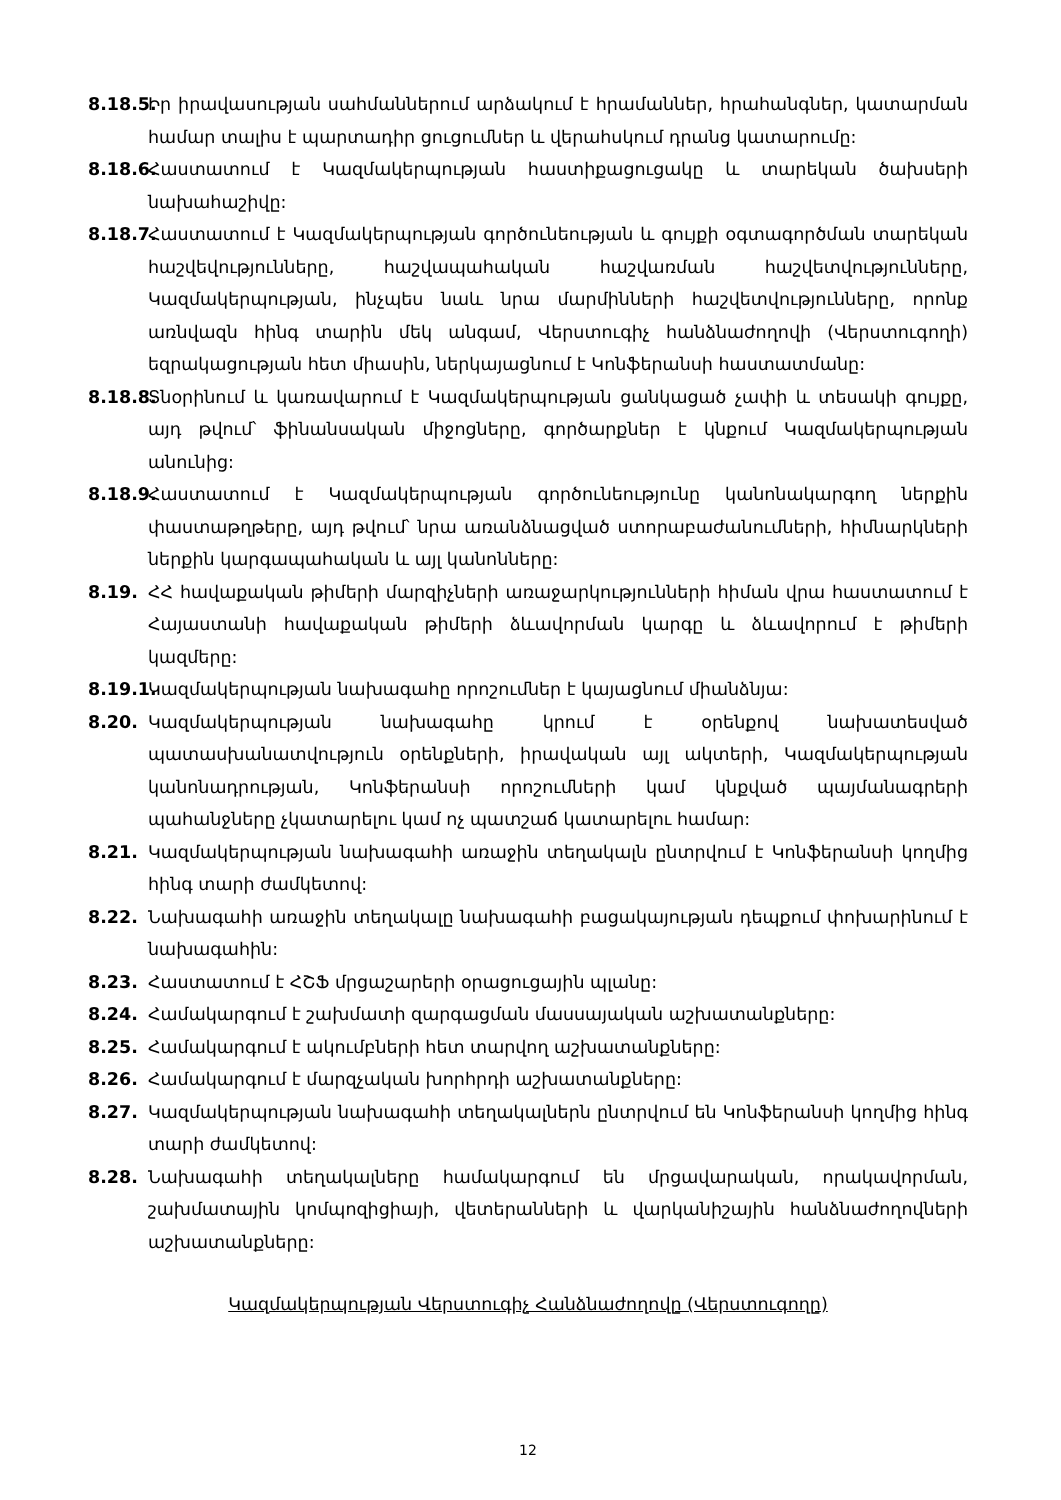8.18.5.
Իր իրավասության սահմաններում արձակում է հրամաններ, հրահանգներ, կատարման համար տալիս է պարտադիր ցուցումներ և վերահսկում դրանց կատարումը:
8.18.6.
Հաստատում է Կազմակերպության հաստիքացուցակը և տարեկան ծախսերի նախահաշիվը:
8.18.7.
Հաստատում է Կազմակերպության գործունեության և գույքի օգտագործման տարեկան հաշվեվությունները, հաշվապահական հաշվառման հաշվետվությունները, Կազմակերպության, ինչպես նաև նրա մարմինների հաշվետվությունները, որոնք առնվազն հինգ տարին մեկ անգամ, Վերստուգիչ հանձնաժողովի (Վերստուգողի) եզրակացության հետ միասին, ներկայացնում է Կոնֆերանսի հաստատմանը:
8.18.8.
Տնօրինում և կառավարում է Կազմակերպության ցանկացած չափի և տեսակի գույքը, այդ թվում՝ ֆինանսական միջոցները, գործարքներ է կնքում Կազմակերպության անունից:
8.18.9.
Հաստատում է Կազմակերպության գործունեությունը կանոնակարգող ներքին փաստաթղթերը, այդ թվում՝ նրա առանձնացված ստորաբաժանումների, հիմնարկների ներքին կարգապահական և այլ կանոնները:
8.19. ՀՀ հավաքական թիմերի մարզիչների առաջարկությունների հիման վրա հաստատում է Հայաստանի հավաքական թիմերի ձևավորման կարգը և ձևավորում է թիմերի կազմերը:
8.19.1.
Կազմակերպության նախագահը որոշումներ է կայացնում միանձնյա:
8.20. Կազմակերպության նախագահը կրում է օրենքով նախատեսված պատասխանատվություն օրենքների, իրավական այլ ակտերի, Կազմակերպության կանոնադրության, Կոնֆերանսի որոշումների կամ կնքված պայմանագրերի պահանջները չկատարելու կամ ոչ պատշաճ կատարելու համար:
8.21. Կազմակերպության նախագահի առաջին տեղակալն ընտրվում է Կոնֆերանսի կողմից հինգ տարի ժամկետով:
8.22. Նախագահի առաջին տեղակալը նախագահի բացակայության դեպքում փոխարինում է նախագահին:
8.23. Հաստատում է ՀՇՖ մրցաշարերի օրացուցային պլանը:
8.24. Համակարգում է շախմատի զարգացման մասսայական աշխատանքները:
8.25. Համակարգում է ակումբների հետ տարվող աշխատանքները:
8.26. Համակարգում է մարզչական խորհրդի աշխատանքները:
8.27. Կազմակերպության նախագահի տեղակալներն ընտրվում են Կոնֆերանսի կողմից հինգ տարի ժամկետով:
8.28. Նախագահի տեղակալները համակարգում են մրցավարական, որակավորման, շախմատային կոմպոզիցիայի, վետերանների և վարկանիշային հանձնաժողովների աշխատանքները:
Կազմակերպության Վերստուգիչ Հանձնաժողովը (Վերստուգողը)
12